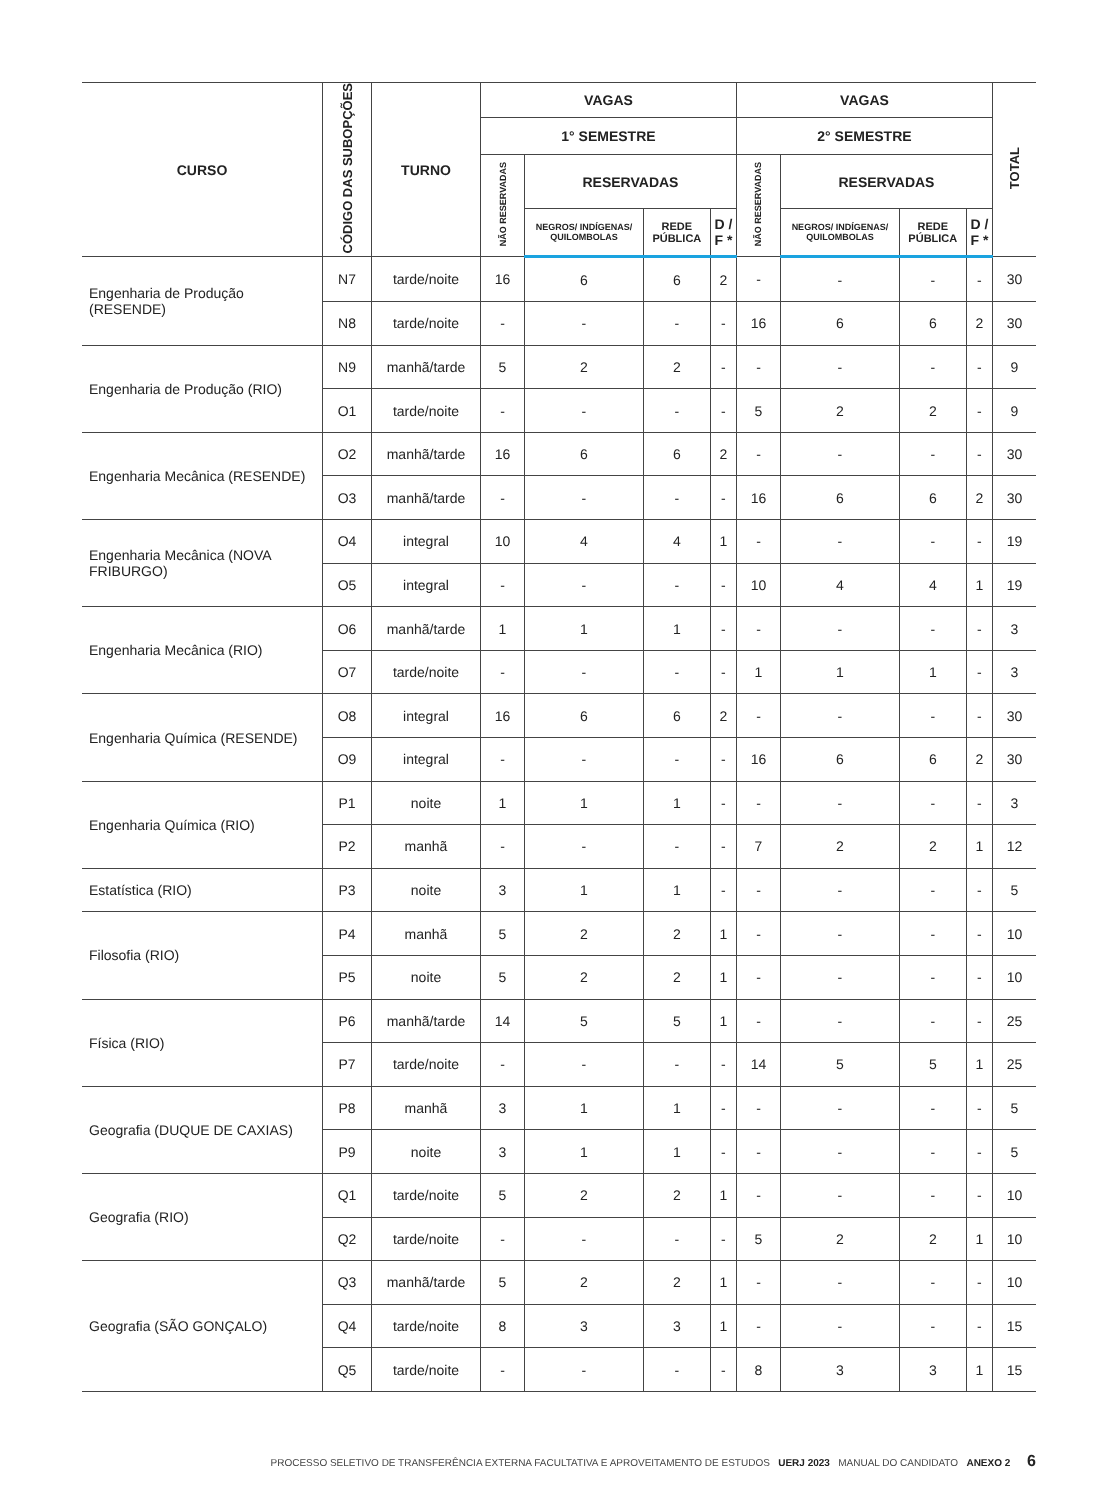| CURSO | CÓDIGO DAS SUBOPÇÕES | TURNO | VAGAS | | | | VAGAS | | | | TOTAL |
| --- | --- | --- | --- | --- | --- | --- | --- | --- | --- | --- | --- |
| | | | 1° SEMESTRE | | | | 2° SEMESTRE | | | | |
| | | | NÃO RESERVADAS | RESERVADAS | | | NÃO RESERVADAS | RESERVADAS | | | |
| | | | | NEGROS/ INDÍGENAS/ QUILOMBOLAS | REDE PÚBLICA | D / F * | | NEGROS/ INDÍGENAS/ QUILOMBOLAS | REDE PÚBLICA | D / F * | |
| Engenharia de Produção (RESENDE) | N7 | tarde/noite | 16 | 6 | 6 | 2 | - | - | - | - | 30 |
| | N8 | tarde/noite | - | - | - | - | 16 | 6 | 6 | 2 | 30 |
| Engenharia de Produção (RIO) | N9 | manhã/tarde | 5 | 2 | 2 | - | - | - | - | - | 9 |
| | O1 | tarde/noite | - | - | - | - | 5 | 2 | 2 | - | 9 |
| Engenharia Mecânica (RESENDE) | O2 | manhã/tarde | 16 | 6 | 6 | 2 | - | - | - | - | 30 |
| | O3 | manhã/tarde | - | - | - | - | 16 | 6 | 6 | 2 | 30 |
| Engenharia Mecânica (NOVA FRIBURGO) | O4 | integral | 10 | 4 | 4 | 1 | - | - | - | - | 19 |
| | O5 | integral | - | - | - | - | 10 | 4 | 4 | 1 | 19 |
| Engenharia Mecânica (RIO) | O6 | manhã/tarde | 1 | 1 | 1 | - | - | - | - | - | 3 |
| | O7 | tarde/noite | - | - | - | - | 1 | 1 | 1 | - | 3 |
| Engenharia Química (RESENDE) | O8 | integral | 16 | 6 | 6 | 2 | - | - | - | - | 30 |
| | O9 | integral | - | - | - | - | 16 | 6 | 6 | 2 | 30 |
| Engenharia Química (RIO) | P1 | noite | 1 | 1 | 1 | - | - | - | - | - | 3 |
| | P2 | manhã | - | - | - | - | 7 | 2 | 2 | 1 | 12 |
| Estatística (RIO) | P3 | noite | 3 | 1 | 1 | - | - | - | - | - | 5 |
| Filosofia (RIO) | P4 | manhã | 5 | 2 | 2 | 1 | - | - | - | - | 10 |
| | P5 | noite | 5 | 2 | 2 | 1 | - | - | - | - | 10 |
| Física (RIO) | P6 | manhã/tarde | 14 | 5 | 5 | 1 | - | - | - | - | 25 |
| | P7 | tarde/noite | - | - | - | - | 14 | 5 | 5 | 1 | 25 |
| Geografia (DUQUE DE CAXIAS) | P8 | manhã | 3 | 1 | 1 | - | - | - | - | - | 5 |
| | P9 | noite | 3 | 1 | 1 | - | - | - | - | - | 5 |
| Geografia (RIO) | Q1 | tarde/noite | 5 | 2 | 2 | 1 | - | - | - | - | 10 |
| | Q2 | tarde/noite | - | - | - | - | 5 | 2 | 2 | 1 | 10 |
| Geografia (SÃO GONÇALO) | Q3 | manhã/tarde | 5 | 2 | 2 | 1 | - | - | - | - | 10 |
| | Q4 | tarde/noite | 8 | 3 | 3 | 1 | - | - | - | - | 15 |
| | Q5 | tarde/noite | - | - | - | - | 8 | 3 | 3 | 1 | 15 |
PROCESSO SELETIVO DE TRANSFERÊNCIA EXTERNA FACULTATIVA E APROVEITAMENTO DE ESTUDOS UERJ 2023 MANUAL DO CANDIDATO ANEXO 2 6